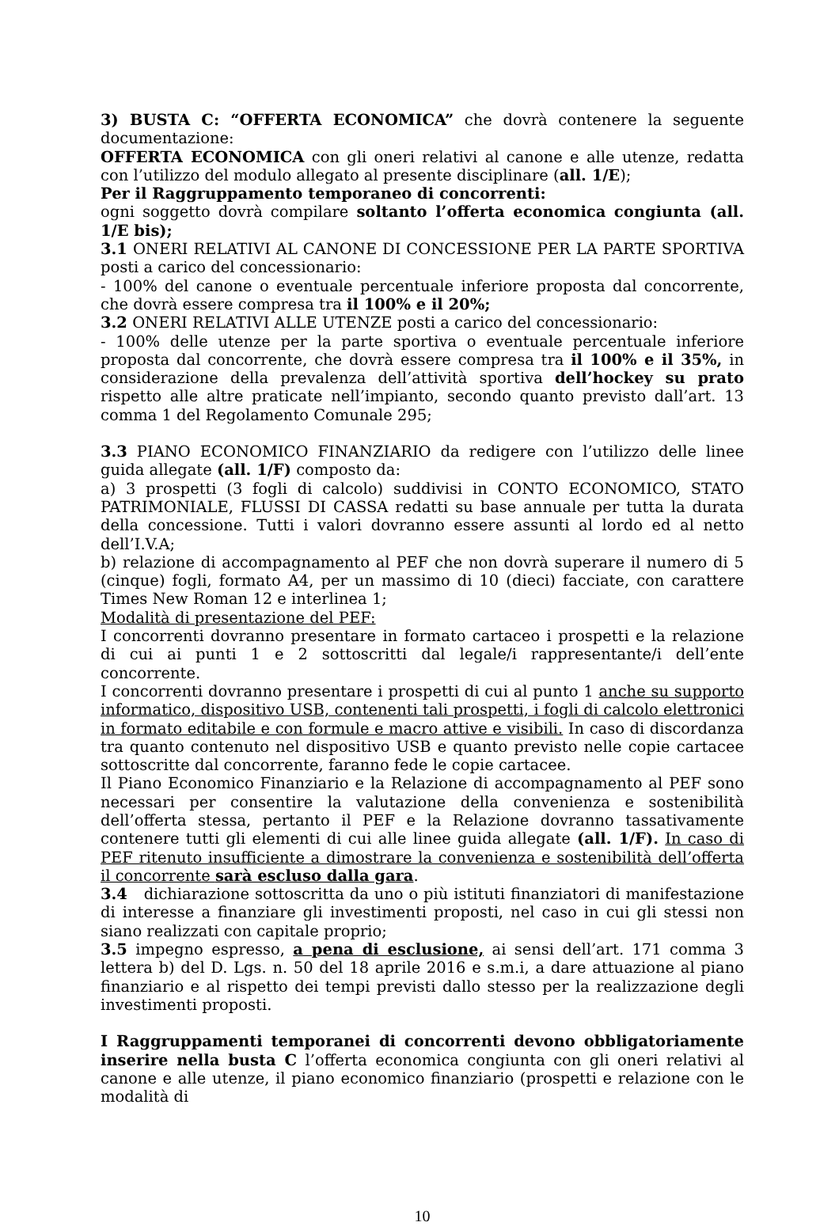3) BUSTA C: “OFFERTA ECONOMICA” che dovrà contenere la seguente documentazione:
OFFERTA ECONOMICA con gli oneri relativi al canone e alle utenze, redatta con l’utilizzo del modulo allegato al presente disciplinare (all. 1/E);
Per il Raggruppamento temporaneo di concorrenti:
ogni soggetto dovrà compilare soltanto l’offerta economica congiunta (all. 1/E bis);
3.1 ONERI RELATIVI AL CANONE DI CONCESSIONE PER LA PARTE SPORTIVA posti a carico del concessionario:
- 100% del canone o eventuale percentuale inferiore proposta dal concorrente, che dovrà essere compresa tra il 100% e il 20%;
3.2 ONERI RELATIVI ALLE UTENZE posti a carico del concessionario:
- 100% delle utenze per la parte sportiva o eventuale percentuale inferiore proposta dal concorrente, che dovrà essere compresa tra il 100% e il 35%, in considerazione della prevalenza dell’attività sportiva dell’hockey su prato rispetto alle altre praticate nell’impianto, secondo quanto previsto dall’art. 13 comma 1 del Regolamento Comunale 295;
3.3 PIANO ECONOMICO FINANZIARIO da redigere con l’utilizzo delle linee guida allegate (all. 1/F) composto da:
a) 3 prospetti (3 fogli di calcolo) suddivisi in CONTO ECONOMICO, STATO PATRIMONIALE, FLUSSI DI CASSA redatti su base annuale per tutta la durata della concessione. Tutti i valori dovranno essere assunti al lordo ed al netto dell’I.V.A;
b) relazione di accompagnamento al PEF che non dovrà superare il numero di 5 (cinque) fogli, formato A4, per un massimo di 10 (dieci) facciate, con carattere Times New Roman 12 e interlinea 1;
Modalità di presentazione del PEF:
I concorrenti dovranno presentare in formato cartaceo i prospetti e la relazione di cui ai punti 1 e 2 sottoscritti dal legale/i rappresentante/i dell’ente concorrente.
I concorrenti dovranno presentare i prospetti di cui al punto 1 anche su supporto informatico, dispositivo USB, contenenti tali prospetti, i fogli di calcolo elettronici in formato editabile e con formule e macro attive e visibili. In caso di discordanza tra quanto contenuto nel dispositivo USB e quanto previsto nelle copie cartacee sottoscritte dal concorrente, faranno fede le copie cartacee.
Il Piano Economico Finanziario e la Relazione di accompagnamento al PEF sono necessari per consentire la valutazione della convenienza e sostenibilità dell’offerta stessa, pertanto il PEF e la Relazione dovranno tassativamente contenere tutti gli elementi di cui alle linee guida allegate (all. 1/F). In caso di PEF ritenuto insufficiente a dimostrare la convenienza e sostenibilità dell’offerta il concorrente sarà escluso dalla gara.
3.4 dichiarazione sottoscritta da uno o più istituti finanziatori di manifestazione di interesse a finanziare gli investimenti proposti, nel caso in cui gli stessi non siano realizzati con capitale proprio;
3.5 impegno espresso, a pena di esclusione, ai sensi dell’art. 171 comma 3 lettera b) del D. Lgs. n. 50 del 18 aprile 2016 e s.m.i, a dare attuazione al piano finanziario e al rispetto dei tempi previsti dallo stesso per la realizzazione degli investimenti proposti.
I Raggruppamenti temporanei di concorrenti devono obbligatoriamente inserire nella busta C l’offerta economica congiunta con gli oneri relativi al canone e alle utenze, il piano economico finanziario (prospetti e relazione con le modalità di
10